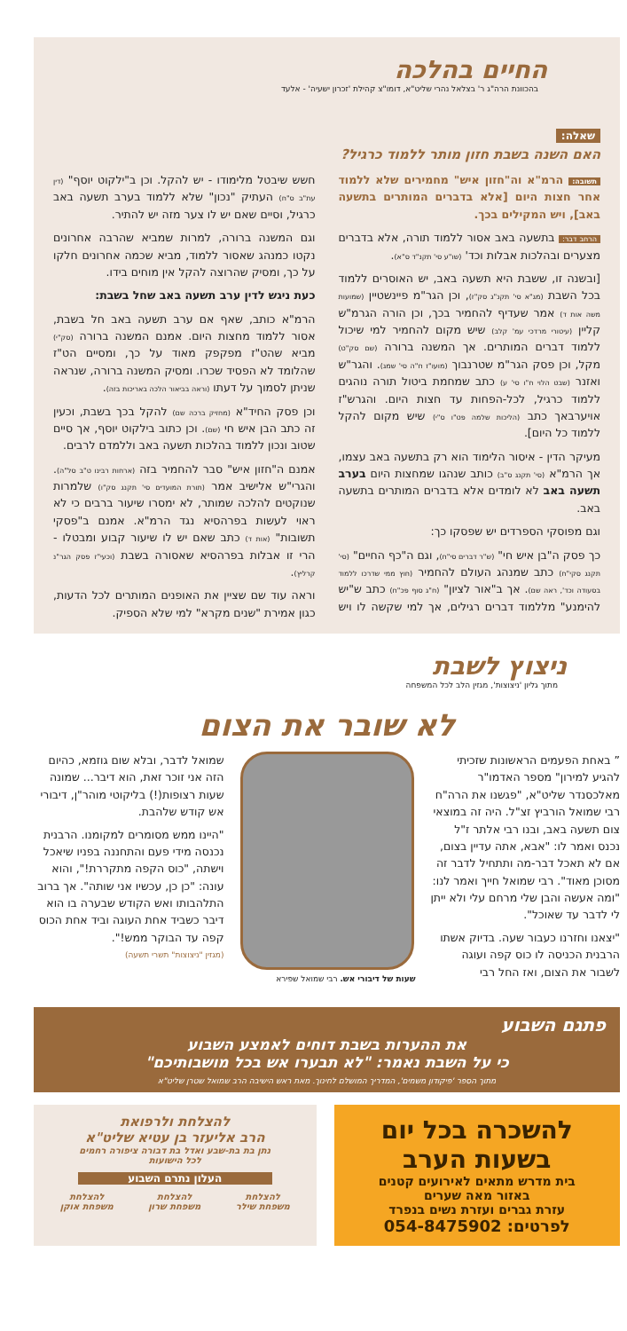החיים בהלכה
בהכוונת הרה"ג ר' בצלאל נהרי שליט"א, דומו"צ קהילת 'זכרון ישעיה' - אלעד
שאלה:
האם השנה בשבת חזון מותר ללמוד כרגיל?
תשובה: הרמ"א וה"חזון איש" מחמירים שלא ללמוד אחר חצות היום [אלא בדברים המותרים בתשעה באב], ויש המקילים בכך.
הרחב דבר: בתשעה באב אסור ללמוד תורה, אלא בדברים מצערים ובהלכות אבלות וכד' (שו"ע סי' תקנ"ד ס"א).
[ובשנה זו, ששבת היא תשעה באב, יש האוסרים ללמוד בכל השבת (מג"א סי' תקנ"ג סק"ז), וכן הגר"מ פיינשטיין (שמועות משה אות ד) אמר שעדיף להחמיר בכך, וכן הורה הגרמ"ש קליין (עיטורי מרדכי עמ' קלב) שיש מקום להחמיר למי שיכול ללמוד דברים המותרים. אך המשנה ברורה (שם סק"ט) מקל, וכן פסק הגר"מ שטרנבוך (מועו"ז ח"ה סי' שמג). והגר"ש ואזנר (שבט הלוי ח"ו סי' ע) כתב שמחמת ביטול תורה נוהגים ללמוד כרגיל, לכל-הפחות עד חצות היום. והגרש"ז אויערבאך כתב (הליכות שלמה פט"ו ס"י) שיש מקום להקל ללמוד כל היום].
מעיקר הדין - איסור הלימוד הוא רק בתשעה באב עצמו, אך הרמ"א (סי' תקנג ס"ב) כותב שנהגו שמחצות היום בערב תשעה באב לא לומדים אלא בדברים המותרים בתשעה באב.
וגם מפוסקי הספרדים יש שפסקו כך:
כך פסק ה"בן איש חי" (ש"ר דברים סי"ח), וגם ה"כף החיים" (סי' תקנג סקי"ח) כתב שמנהג העולם להחמיר (חוץ ממי שדרכו ללמוד בסעודה וכד', ראה שם). אך ב"אור לציון" (ח"ג סוף פכ"ח) כתב ש"יש להימנע" מללמוד דברים רגילים, אך למי שקשה לו ויש חשש שיבטל מלימודו - יש להקל. וכן ב"ילקוט יוסף" (דין עת"ב ס"ח) העתיק "נכון" שלא ללמוד בערב תשעה באב כרגיל, וסיים שאם יש לו צער מזה יש להתיר.
וגם המשנה ברורה, למרות שמביא שהרבה אחרונים נקטו כמנהג שאסור ללמוד, מביא שכמה אחרונים חלקו על כך, ומסיק שהרוצה להקל אין מוחים בידו.
כעת ניגש לדין ערב תשעה באב שחל בשבת:
הרמ"א כותב, שאף אם ערב תשעה באב חל בשבת, אסור ללמוד מחצות היום. אמנם המשנה ברורה (סק"י) מביא שהט"ז מפקפק מאוד על כך, ומסיים הט"ז שהלומד לא הפסיד שכרו. ומסיק המשנה ברורה, שנראה שניתן לסמוך על דעתו (וראה בביאור הלכה באריכות בזה).
וכן פסק החיד"א (מחזיק ברכה שם) להקל בכך בשבת, וכעין זה כתב הבן איש חי (שם). וכן כתוב בילקוט יוסף, אך סיים שטוב ונכון ללמוד בהלכות תשעה באב וללמדם לרבים.
אמנם ה"חזון איש" סבר להחמיר בזה (ארחות רבינו ט"ב סל"ה). והגרי"ש אלישיב אמר (תורת המועדים סי' תקנג סק"ו) שלמרות שנוקטים להלכה שמותר, לא ימסרו שיעור ברבים כי לא ראוי לעשות בפרהסיא נגד הרמ"א. אמנם ב"פסקי תשובות" (אות ד) כתב שאם יש לו שיעור קבוע ומבטלו - הרי זו אבלות בפרהסיא שאסורה בשבת (וכעי"ז פסק הגר"נ קרליץ).
וראה עוד שם שציין את האופנים המותרים לכל הדעות, כגון אמירת "שנים מקרא" למי שלא הספיק.
ניצוץ לשבת
מתוך גליון 'ניצוצות', מגזין הלב לכל המשפחה
לא שובר את הצום
” באחת הפעמים הראשונות שזכיתי להגיע למירון" מספר האדמו"ר מאלכסנדר שליט"א, "פגשנו את הרה"ח רבי שמואל הורביץ זצ"ל. היה זה במוצאי צום תשעה באב, ובנו רבי אלתר ז"ל נכנס ואמר לו: "אבא, אתה עדיין בצום, אם לא תאכל דבר-מה ותתחיל לדבר זה מסוכן מאוד". רבי שמואל חייך ואמר לנו: "ומה אעשה והבן שלי מרחם עלי ולא ייתן לי לדבר עד שאוכל".
"יצאנו וחזרנו כעבור שעה. בדיוק אשתו הרבנית הכניסה לו כוס קפה ועוגה לשבור את הצום, ואז החל רבי
שעות של דיבורי אש. רבי שמואל שפירא
שמואל לדבר, ובלא שום גוזמא, כהיום הזה אני זוכר זאת, הוא דיבר... שמונה שעות רצופות(!) בליקוטי מוהר"ן, דיבורי אש קודש שלהבת.
"היינו ממש מסומרים למקומנו. הרבנית נכנסה מידי פעם והתחננה בפניו שיאכל וישתה, "כוס הקפה מתקררת!", והוא עונה: "כן כן, עכשיו אני שותה". אך ברוב התלהבותו ואש הקודש שבערה בו הוא דיבר כשביד אחת העוגה וביד אחת הכוס קפה עד הבוקר ממש!".
(מגזין "ניצוצות" תשרי תשעה)
פתגם השבוע
את ההערות בשבת דוחים לאמצע השבוע
כי על השבת נאמר: "לא תבערו אש בכל מושבותיכם"
מתוך הספר 'פיקודון משמים', המדריך המושלם לחינוך. מאת ראש הישיבה הרב שמואל שטרן שליט"א
להשכרה בכל יום
בשעות הערב
בית מדרש מתאים לאירועים קטנים
באזור מאה שערים
עזרת גברים ועזרת נשים בנפרד
לפרטים: 054-8475902
להצלחת ולרפואת
הרב אליעזר בן עטיא שליט"א
נתן בת בת-שבע ואדל בת דבורה ציפורה רחמים
לכל הישועות
העלון נתרם השבוע
להצלחת
משפחת שילר להצלחת
משפחת שרון להצלחת
משפחת אוקן